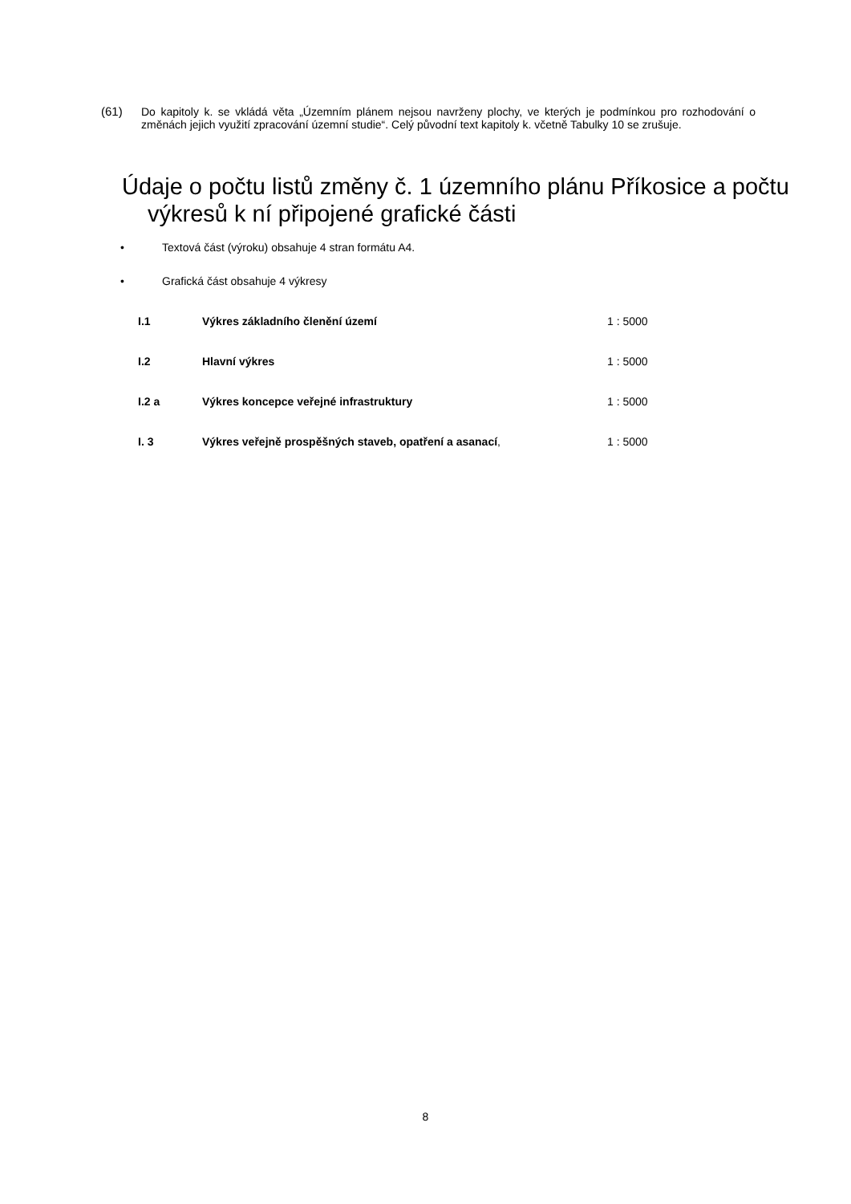(61) Do kapitoly k. se vkládá věta „Územním plánem nejsou navrženy plochy, ve kterých je podmínkou pro rozhodování o změnách jejich využití zpracování územní studie“. Celý původní text kapitoly k. včetně Tabulky 10 se zrušuje.
Údaje o počtu listů změny č. 1 územního plánu Příkosice a počtu výkresů k ní připojené grafické části
• Textová část (výroku) obsahuje 4 stran formátu A4.
• Grafická část obsahuje 4 výkresy
| I.1 | Výkres základního členění území | 1 : 5000 |
| I.2 | Hlavní výkres | 1 : 5000 |
| I.2 a | Výkres koncepce veřejné infrastruktury | 1 : 5000 |
| I. 3 | Výkres veřejně prospěšných staveb, opatření a asanací , | 1 : 5000 |
8